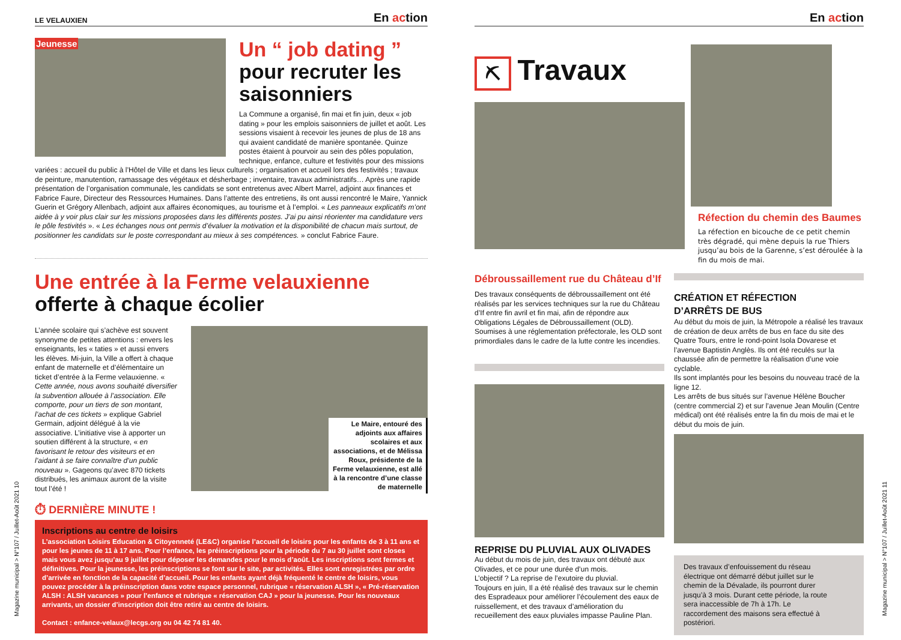LE VELAUXIEN En action
Jeunesse
Un “ job dating ”
pour recruter les saisonniers
La Commune a organisé, fin mai et fin juin, deux « job dating » pour les emplois saisonniers de juillet et août. Les sessions visaient à recevoir les jeunes de plus de 18 ans qui avaient candidaté de manière spontanée. Quinze postes étaient à pourvoir au sein des pôles population, technique, enfance, culture et festivités pour des missions
variées : accueil du public à l’Hôtel de Ville et dans les lieux culturels ; organisation et accueil lors des festivités ; travaux de peinture, manutention, ramassage des végétaux et désherbage ; inventaire, travaux administratifs… Après une rapide présentation de l’organisation communale, les candidats se sont entretenus avec Albert Marrel, adjoint aux finances et Fabrice Faure, Directeur des Ressources Humaines. Dans l’attente des entretiens, ils ont aussi rencontré le Maire, Yannick Guerin et Grégory Allenbach, adjoint aux affaires économiques, au tourisme et à l’emploi. « Les panneaux explicatifs m’ont aidée à y voir plus clair sur les missions proposées dans les différents postes. J’ai pu ainsi réorienter ma candidature vers le pôle festivités ». « Les échanges nous ont permis d’évaluer la motivation et la disponibilité de chacun mais surtout, de positionner les candidats sur le poste correspondant au mieux à ses compétences. » conclut Fabrice Faure.
Une entrée à la Ferme velauxienne
offerte à chaque écolier
L’année scolaire qui s’achève est souvent synonyme de petites attentions : envers les enseignants, les « taties » et aussi envers les élèves. Mi-juin, la Ville a offert à chaque enfant de maternelle et d’élémentaire un ticket d’entrée à la Ferme velauxienne. « Cette année, nous avons souhaité diversifier la subvention allouée à l’association. Elle comporte, pour un tiers de son montant, l’achat de ces tickets » explique Gabriel Germain, adjoint délégué à la vie associative. L’initiative vise à apporter un soutien différent à la structure, « en favorisant le retour des visiteurs et en l’aidant à se faire connaître d’un public nouveau ». Gageons qu’avec 870 tickets distribués, les animaux auront de la visite tout l’été !
Le Maire, entouré des adjoints aux affaires scolaires et aux associations, et de Mélissa Roux, présidente de la Ferme velauxienne, est allé à la rencontre d’une classe de maternelle
⏱ DERNIÈRE MINUTE !
Inscriptions au centre de loisirs
L’association Loisirs Education & Citoyenneté (LE&C) organise l’accueil de loisirs pour les enfants de 3 à 11 ans et pour les jeunes de 11 à 17 ans. Pour l’enfance, les préinscriptions pour la période du 7 au 30 juillet sont closes mais vous avez jusqu’au 9 juillet pour déposer les demandes pour le mois d’août. Les inscriptions sont fermes et définitives. Pour la jeunesse, les préinscriptions se font sur le site, par activités. Elles sont enregistrées par ordre d’arrivée en fonction de la capacité d’accueil. Pour les enfants ayant déjà fréquenté le centre de loisirs, vous pouvez procéder à la préinscription dans votre espace personnel, rubrique « réservation ALSH », « Pré-réservation ALSH : ALSH vacances » pour l’enfance et rubrique « réservation CAJ » pour la jeunesse. Pour les nouveaux arrivants, un dossier d’inscription doit être retiré au centre de loisirs.
Contact : enfance-velaux@lecgs.org ou 04 42 74 81 40.
Magazine municipal > N°107 / Juillet-Août 2021 10
En action
⛏ Travaux
Réfection du chemin des Baumes
La réfection en bicouche de ce petit chemin très dégradé, qui mène depuis la rue Thiers jusqu’au bois de la Garenne, s’est déroulée à la fin du mois de mai.
Débroussaillement rue du Château d’If
Des travaux conséquents de débroussaillement ont été réalisés par les services techniques sur la rue du Château d’If entre fin avril et fin mai, afin de répondre aux Obligations Légales de Débroussaillement (OLD). Soumises à une réglementation préfectorale, les OLD sont primordiales dans le cadre de la lutte contre les incendies.
REPRISE DU PLUVIAL AUX OLIVADES
Au début du mois de juin, des travaux ont débuté aux Olivades, et ce pour une durée d’un mois.
L’objectif ? La reprise de l’exutoire du pluvial.
Toujours en juin, Il a été réalisé des travaux sur le chemin des Espradeaux pour améliorer l’écoulement des eaux de ruissellement, et des travaux d’amélioration du recueillement des eaux pluviales impasse Pauline Plan.
CRÉATION ET RÉFECTION
D’ARRÊTS DE BUS
Au début du mois de juin, la Métropole a réalisé les travaux de création de deux arrêts de bus en face du site des Quatre Tours, entre le rond-point Isola Dovarese et l’avenue Baptistin Anglès. Ils ont été reculés sur la chaussée afin de permettre la réalisation d’une voie cyclable.
Ils sont implantés pour les besoins du nouveau tracé de la ligne 12.
Les arrêts de bus situés sur l’avenue Hélène Boucher (centre commercial 2) et sur l’avenue Jean Moulin (Centre médical) ont été réalisés entre la fin du mois de mai et le début du mois de juin.
Des travaux d’enfouissement du réseau électrique ont démarré début juillet sur le chemin de la Dévalade, ils pourront durer jusqu’à 3 mois. Durant cette période, la route sera inaccessible de 7h à 17h. Le raccordement des maisons sera effectué à postériori.
Magazine municipal > N°107 / Juillet-Août 2021 11